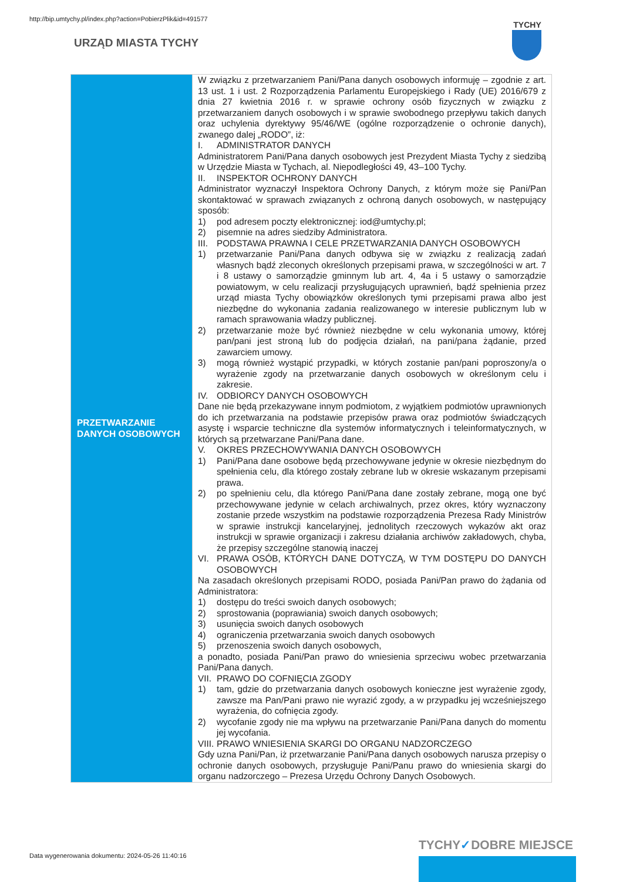http://bip.umtychy.pl/index.php?action=PobierzPlik&id=491577
URZĄD MIASTA TYCHY
TYCHY
| PRZETWARZANIE DANYCH OSOBOWYCH | W związku z przetwarzaniem Pani/Pana danych osobowych informuję – zgodnie z art. 13 ust. 1 i ust. 2 Rozporządzenia Parlamentu Europejskiego i Rady (UE) 2016/679 z dnia 27 kwietnia 2016 r. w sprawie ochrony osób fizycznych w związku z przetwarzaniem danych osobowych i w sprawie swobodnego przepływu takich danych oraz uchylenia dyrektywy 95/46/WE (ogólne rozporządzenie o ochronie danych), zwanego dalej „RODO”, iż: I. ADMINISTRATOR DANYCH Administratorem Pani/Pana danych osobowych jest Prezydent Miasta Tychy z siedzibą w Urzędzie Miasta w Tychach, al. Niepodległości 49, 43–100 Tychy. II. INSPEKTOR OCHRONY DANYCH Administrator wyznaczył Inspektora Ochrony Danych, z którym może się Pani/Pan skontaktować w sprawach związanych z ochroną danych osobowych, w następujący sposób: 1) pod adresem poczty elektronicznej: iod@umtychy.pl; 2) pisemnie na adres siedziby Administratora. III. PODSTAWA PRAWNA I CELE PRZETWARZANIA DANYCH OSOBOWYCH 1) przetwarzanie Pani/Pana danych odbywa się w związku z realizacją zadań własnych bądź zleconych określonych przepisami prawa, w szczególności w art. 7 i 8 ustawy o samorządzie gminnym lub art. 4, 4a i 5 ustawy o samorządzie powiatowym, w celu realizacji przysługujących uprawnień, bądź spełnienia przez urząd miasta Tychy obowiązków określonych tymi przepisami prawa albo jest niezbędne do wykonania zadania realizowanego w interesie publicznym lub w ramach sprawowania władzy publicznej. 2) przetwarzanie może być również niezbędne w celu wykonania umowy, której pan/pani jest stroną lub do podjęcia działań, na pani/pana żądanie, przed zawarciem umowy. 3) mogą również wystąpić przypadki, w których zostanie pan/pani poproszony/a o wyrażenie zgody na przetwarzanie danych osobowych w określonym celu i zakresie. IV. ODBIORCY DANYCH OSOBOWYCH Dane nie będą przekazywane innym podmiotom, z wyjątkiem podmiotów uprawnionych do ich przetwarzania na podstawie przepisów prawa oraz podmiotów świadczących asystę i wsparcie techniczne dla systemów informatycznych i teleinformatycznych, w których są przetwarzane Pani/Pana dane. V. OKRES PRZECHOWYWANIA DANYCH OSOBOWYCH 1) Pani/Pana dane osobowe będą przechowywane jedynie w okresie niezbędnym do spełnienia celu, dla którego zostały zebrane lub w okresie wskazanym przepisami prawa. 2) po spełnieniu celu, dla którego Pani/Pana dane zostały zebrane, mogą one być przechowywane jedynie w celach archiwalnych, przez okres, który wyznaczony zostanie przede wszystkim na podstawie rozporządzenia Prezesa Rady Ministrów w sprawie instrukcji kancelaryjnej, jednolitych rzeczowych wykazów akt oraz instrukcji w sprawie organizacji i zakresu działania archiwów zakładowych, chyba, że przepisy szczególne stanowią inaczej VI. PRAWA OSÓB, KTÓRYCH DANE DOTYCZĄ, W TYM DOSTĘPU DO DANYCH OSOBOWYCH Na zasadach określonych przepisami RODO, posiada Pani/Pan prawo do żądania od Administratora: 1) dostępu do treści swoich danych osobowych; 2) sprostowania (poprawiania) swoich danych osobowych; 3) usunięcia swoich danych osobowych 4) ograniczenia przetwarzania swoich danych osobowych 5) przenoszenia swoich danych osobowych, a ponadto, posiada Pani/Pan prawo do wniesienia sprzeciwu wobec przetwarzania Pani/Pana danych. VII. PRAWO DO COFNIĘCIA ZGODY 1) tam, gdzie do przetwarzania danych osobowych konieczne jest wyrażenie zgody, zawsze ma Pan/Pani prawo nie wyrazić zgody, a w przypadku jej wcześniejszego wyrażenia, do cofnięcia zgody. 2) wycofanie zgody nie ma wpływu na przetwarzanie Pani/Pana danych do momentu jej wycofania. VIII. PRAWO WNIESIENIA SKARGI DO ORGANU NADZORCZEGO Gdy uzna Pani/Pan, iż przetwarzanie Pani/Pana danych osobowych narusza przepisy o ochronie danych osobowych, przysługuje Pani/Panu prawo do wniesienia skargi do organu nadzorczego – Prezesa Urzędu Ochrony Danych Osobowych. |
Data wygenerowania dokumentu: 2024-05-26 11:40:16
TYCHY✓DOBRE MIEJSCE